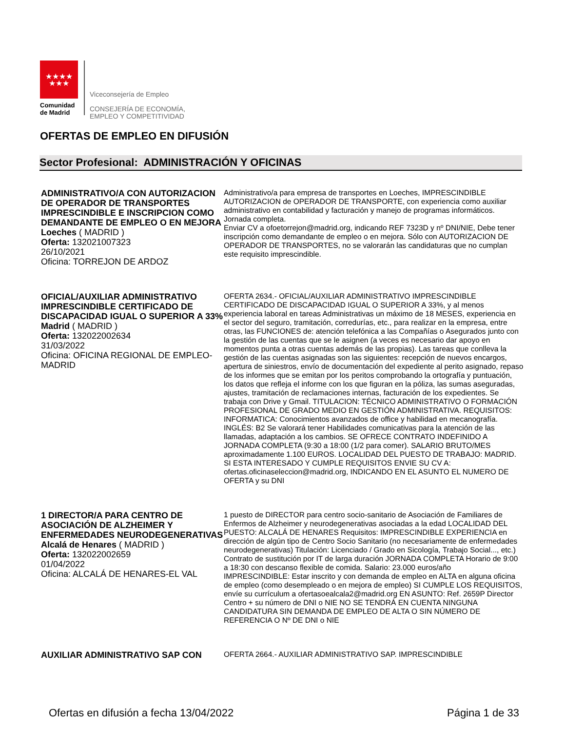★★★★
★★★
Comunidad
de Madrid
Viceconsejería de Empleo
CONSEJERÍA DE ECONOMÍA,
EMPLEO Y COMPETITIVIDAD
OFERTAS DE EMPLEO EN DIFUSIÓN
Sector Profesional: ADMINISTRACIÓN Y OFICINAS
| ADMINISTRATIVO/A CON AUTORIZACION DE OPERADOR DE TRANSPORTES IMPRESCINDIBLE E INSCRIPCION COMO DEMANDANTE DE EMPLEO O EN MEJORA Loeches ( MADRID ) Oferta: 132021007323 26/10/2021 Oficina: TORREJON DE ARDOZ | Administrativo/a para empresa de transportes en Loeches, IMPRESCINDIBLE AUTORIZACION de OPERADOR DE TRANSPORTE, con experiencia como auxiliar administrativo en contabilidad y facturación y manejo de programas informáticos. Jornada completa. Enviar CV a ofoetorrejon@madrid.org, indicando REF 7323D y nº DNI/NIE, Debe tener inscripción como demandante de empleo o en mejora. Sólo con AUTORIZACION DE OPERADOR DE TRANSPORTES, no se valorarán las candidaturas que no cumplan este requisito imprescindible. |
| OFICIAL/AUXILIAR ADMINISTRATIVO IMPRESCINDIBLE CERTIFICADO DE DISCAPACIDAD IGUAL O SUPERIOR A 33% Madrid ( MADRID ) Oferta: 132022002634 31/03/2022 Oficina: OFICINA REGIONAL DE EMPLEO-MADRID | OFERTA 2634.- OFICIAL/AUXILIAR ADMINISTRATIVO IMPRESCINDIBLE CERTIFICADO DE DISCAPACIDAD IGUAL O SUPERIOR A 33%, y al menos experiencia laboral en tareas Administrativas un máximo de 18 MESES, experiencia en el sector del seguro, tramitación, corredurías, etc., para realizar en la empresa, entre otras, las FUNCIONES de: atención telefónica a las Compañías o Asegurados junto con la gestión de las cuentas que se le asignen (a veces es necesario dar apoyo en momentos punta a otras cuentas además de las propias). Las tareas que conlleva la gestión de las cuentas asignadas son las siguientes: recepción de nuevos encargos, apertura de siniestros, envío de documentación del expediente al perito asignado, repaso de los informes que se emitan por los peritos comprobando la ortografía y puntuación, los datos que refleja el informe con los que figuran en la póliza, las sumas aseguradas, ajustes, tramitación de reclamaciones internas, facturación de los expedientes. Se trabaja con Drive y Gmail. TITULACION: TÉCNICO ADMINISTRATIVO O FORMACIÓN PROFESIONAL DE GRADO MEDIO EN GESTIÓN ADMINISTRATIVA. REQUISITOS: INFORMATICA: Conocimientos avanzados de office y habilidad en mecanografía. INGLÉS: B2 Se valorará tener Habilidades comunicativas para la atención de las llamadas, adaptación a los cambios. SE OFRECE CONTRATO INDEFINIDO A JORNADA COMPLETA (9:30 a 18:00 (1/2 para comer). SALARIO BRUTO/MES aproximadamente 1.100 EUROS. LOCALIDAD DEL PUESTO DE TRABAJO: MADRID. SI ESTA INTERESADO Y CUMPLE REQUISITOS ENVIE SU CV A: ofertas.oficinaseleccion@madrid.org, INDICANDO EN EL ASUNTO EL NUMERO DE OFERTA y su DNI |
| 1 DIRECTOR/A PARA CENTRO DE ASOCIACIÓN DE ALZHEIMER Y ENFERMEDADES NEURODEGENERATIVAS Alcalá de Henares ( MADRID ) Oferta: 132022002659 01/04/2022 Oficina: ALCALÁ DE HENARES-EL VAL | 1 puesto de DIRECTOR para centro socio-sanitario de Asociación de Familiares de Enfermos de Alzheimer y neurodegenerativas asociadas a la edad LOCALIDAD DEL PUESTO: ALCALÁ DE HENARES Requisitos: IMPRESCINDIBLE EXPERIENCIA en dirección de algún tipo de Centro Socio Sanitario (no necesariamente de enfermedades neurodegenerativas) Titulación: Licenciado / Grado en Sicología, Trabajo Social..., etc.) Contrato de sustitución por IT de larga duración JORNADA COMPLETA Horario de 9:00 a 18:30 con descanso flexible de comida. Salario: 23.000 euros/año IMPRESCINDIBLE: Estar inscrito y con demanda de empleo en ALTA en alguna oficina de empleo (como desempleado o en mejora de empleo) SI CUMPLE LOS REQUISITOS, envíe su currículum a ofertasoealcala2@madrid.org EN ASUNTO: Ref. 2659P Director Centro + su número de DNI o NIE NO SE TENDRÁ EN CUENTA NINGUNA CANDIDATURA SIN DEMANDA DE EMPLEO DE ALTA O SIN NÚMERO DE REFERENCIA O Nº DE DNI o NIE |
| AUXILIAR ADMINISTRATIVO SAP CON | OFERTA 2664.- AUXILIAR ADMINISTRATIVO SAP. IMPRESCINDIBLE |
Ofertas en difusión a fecha 13/04/2022 Página 1 de 33